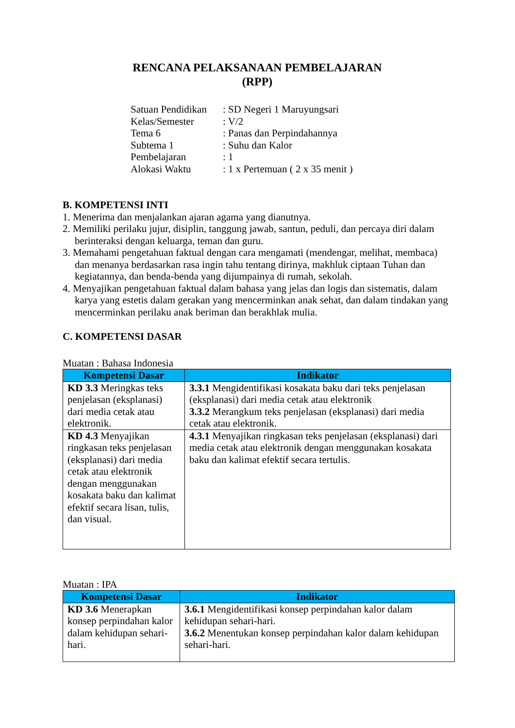RENCANA PELAKSANAAN PEMBELAJARAN
(RPP)
| Satuan Pendidikan | : SD Negeri 1 Maruyungsari |
| Kelas/Semester | : V/2 |
| Tema 6 | : Panas dan Perpindahannya |
| Subtema 1 | : Suhu dan Kalor |
| Pembelajaran | : 1 |
| Alokasi Waktu | : 1 x Pertemuan ( 2 x 35 menit ) |
B. KOMPETENSI INTI
1. Menerima dan menjalankan ajaran agama yang dianutnya.
2. Memiliki perilaku jujur, disiplin, tanggung jawab, santun, peduli, dan percaya diri dalam berinteraksi dengan keluarga, teman dan guru.
3. Memahami pengetahuan faktual dengan cara mengamati (mendengar, melihat, membaca) dan menanya berdasarkan rasa ingin tahu tentang dirinya, makhluk ciptaan Tuhan dan kegiatannya, dan benda-benda yang dijumpainya di rumah, sekolah.
4. Menyajikan pengetahuan faktual dalam bahasa yang jelas dan logis dan sistematis, dalam karya yang estetis dalam gerakan yang mencerminkan anak sehat, dan dalam tindakan yang mencerminkan perilaku anak beriman dan berakhlak mulia.
C. KOMPETENSI DASAR
Muatan : Bahasa Indonesia
| Kompetensi Dasar | Indikator |
| --- | --- |
| KD 3.3 Meringkas teks penjelasan (eksplanasi) dari media cetak atau elektronik. | 3.3.1 Mengidentifikasi kosakata baku dari teks penjelasan (eksplanasi) dari media cetak atau elektronik 3.3.2 Merangkum teks penjelasan (eksplanasi) dari media cetak atau elektronik. |
| KD 4.3 Menyajikan ringkasan teks penjelasan (eksplanasi) dari media cetak atau elektronik dengan menggunakan kosakata baku dan kalimat efektif secara lisan, tulis, dan visual. | 4.3.1 Menyajikan ringkasan teks penjelasan (eksplanasi) dari media cetak atau elektronik dengan menggunakan kosakata baku dan kalimat efektif secara tertulis. |
Muatan : IPA
| Kompetensi Dasar | Indikator |
| --- | --- |
| KD 3.6 Menerapkan konsep perpindahan kalor dalam kehidupan sehari-hari. | 3.6.1 Mengidentifikasi konsep perpindahan kalor dalam kehidupan sehari-hari. 3.6.2 Menentukan konsep perpindahan kalor dalam kehidupan sehari-hari. |